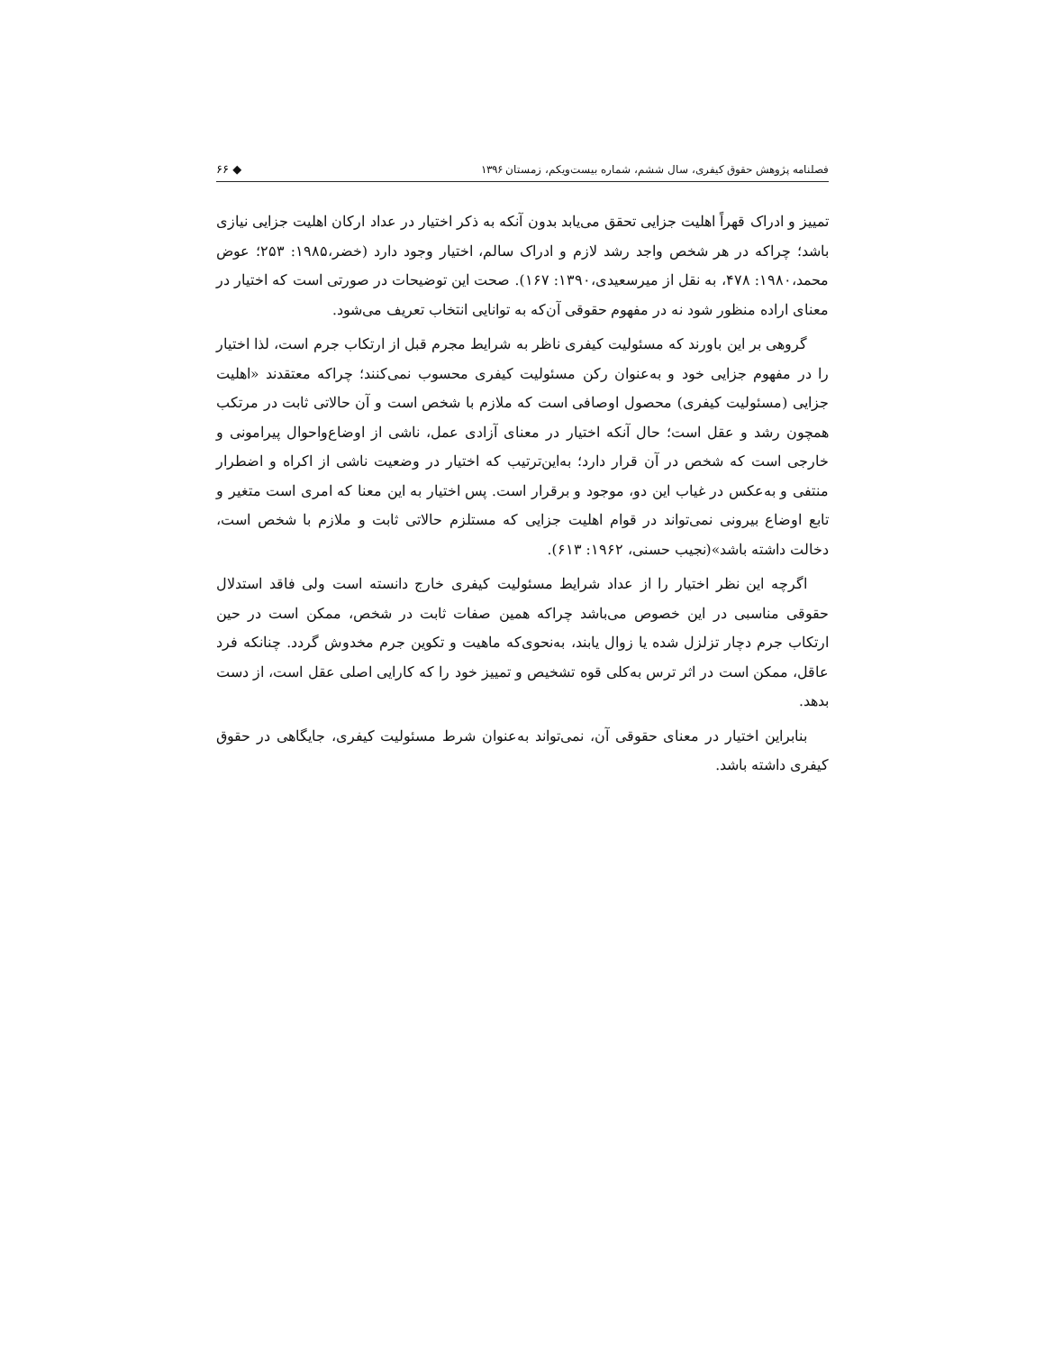فصلنامه پژوهش حقوق کیفری، سال ششم، شماره بیست‌ویکم، زمستان ۱۳۹۶ ◆ ۶۶
تمییز و ادراک قهراً اهلیت جزایی تحقق می‌یابد بدون آنکه به ذکر اختیار در عداد ارکان اهلیت جزایی نیازی باشد؛ چراکه در هر شخص واجد رشد لازم و ادراک سالم، اختیار وجود دارد (خضر،۱۹۸۵: ۲۵۳؛ عوض محمد،۱۹۸۰: ۴۷۸، به نقل از میرسعیدی،۱۳۹۰: ۱۶۷). صحت این توضیحات در صورتی است که اختیار در معنای اراده منظور شود نه در مفهوم حقوقی آن‌که به توانایی انتخاب تعریف می‌شود.
گروهی بر این باورند که مسئولیت کیفری ناظر به شرایط مجرم قبل از ارتکاب جرم است، لذا اختیار را در مفهوم جزایی خود و به‌عنوان رکن مسئولیت کیفری محسوب نمی‌کنند؛ چراکه معتقدند «اهلیت جزایی (مسئولیت کیفری) محصول اوصافی است که ملازم با شخص است و آن حالاتی ثابت در مرتکب همچون رشد و عقل است؛ حال آنکه اختیار در معنای آزادی عمل، ناشی از اوضاع‌واحوال پیرامونی و خارجی است که شخص در آن قرار دارد؛ به‌این‌ترتیب که اختیار در وضعیت ناشی از اکراه و اضطرار منتفی و به‌عکس در غیاب این دو، موجود و برقرار است. پس اختیار به این معنا که امری است متغیر و تابع اوضاع بیرونی نمی‌تواند در قوام اهلیت جزایی که مستلزم حالاتی ثابت و ملازم با شخص است، دخالت داشته باشد»(نجیب حسنی، ۱۹۶۲: ۶۱۳).
اگرچه این نظر اختیار را از عداد شرایط مسئولیت کیفری خارج دانسته است ولی فاقد استدلال حقوقی مناسبی در این خصوص می‌باشد چراکه همین صفات ثابت در شخص، ممکن است در حین ارتکاب جرم دچار تزلزل شده یا زوال یابند، به‌نحوی‌که ماهیت و تکوین جرم مخدوش گردد. چنانکه فرد عاقل، ممکن است در اثر ترس به‌کلی قوه تشخیص و تمییز خود را که کارایی اصلی عقل است، از دست بدهد.
بنابراین اختیار در معنای حقوقی آن، نمی‌تواند به‌عنوان شرط مسئولیت کیفری، جایگاهی در حقوق کیفری داشته باشد.